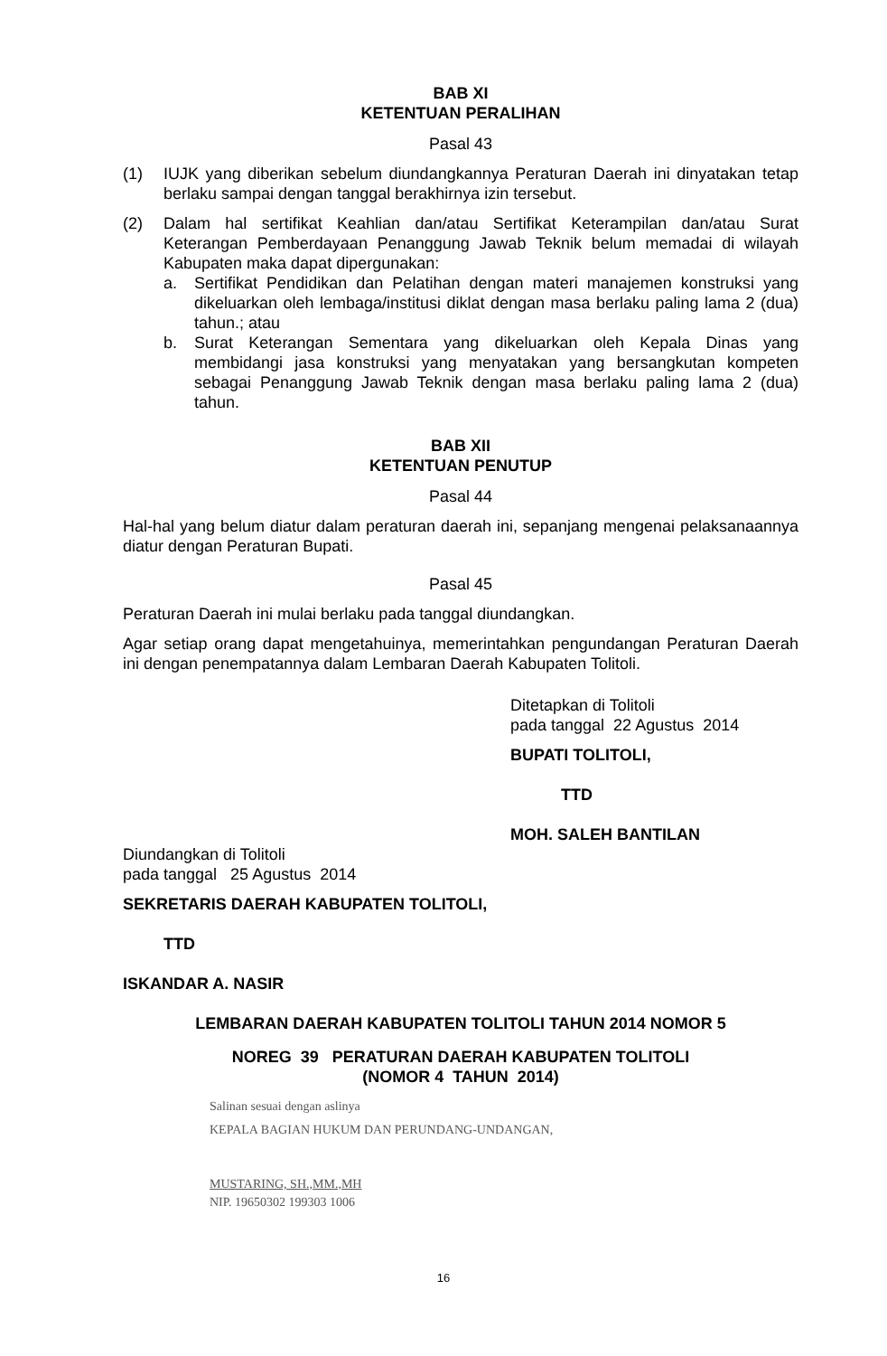BAB XI
KETENTUAN PERALIHAN
Pasal 43
(1) IUJK yang diberikan sebelum diundangkannya Peraturan Daerah ini dinyatakan tetap berlaku sampai dengan tanggal berakhirnya izin tersebut.
(2) Dalam hal sertifikat Keahlian dan/atau Sertifikat Keterampilan dan/atau Surat Keterangan Pemberdayaan Penanggung Jawab Teknik belum memadai di wilayah Kabupaten maka dapat dipergunakan:
a. Sertifikat Pendidikan dan Pelatihan dengan materi manajemen konstruksi yang dikeluarkan oleh lembaga/institusi diklat dengan masa berlaku paling lama 2 (dua) tahun.; atau
b. Surat Keterangan Sementara yang dikeluarkan oleh Kepala Dinas yang membidangi jasa konstruksi yang menyatakan yang bersangkutan kompeten sebagai Penanggung Jawab Teknik dengan masa berlaku paling lama 2 (dua) tahun.
BAB XII
KETENTUAN PENUTUP
Pasal 44
Hal-hal yang belum diatur dalam peraturan daerah ini, sepanjang mengenai pelaksanaannya diatur dengan Peraturan Bupati.
Pasal 45
Peraturan Daerah ini mulai berlaku pada tanggal diundangkan.
Agar setiap orang dapat mengetahuinya, memerintahkan pengundangan Peraturan Daerah ini dengan penempatannya dalam Lembaran Daerah Kabupaten Tolitoli.
Ditetapkan di Tolitoli
pada tanggal 22 Agustus 2014
BUPATI TOLITOLI,
TTD
MOH. SALEH BANTILAN
Diundangkan di Tolitoli
pada tanggal 25 Agustus 2014
SEKRETARIS DAERAH KABUPATEN TOLITOLI,
TTD
ISKANDAR A. NASIR
LEMBARAN DAERAH KABUPATEN TOLITOLI TAHUN 2014 NOMOR 5
NOREG 39 PERATURAN DAERAH KABUPATEN TOLITOLI
(NOMOR 4 TAHUN 2014)
Salinan sesuai dengan aslinya
KEPALA BAGIAN HUKUM DAN PERUNDANG-UNDANGAN,
MUSTARING, SH.,MM.,MH
NIP. 19650302 199303 1006
16